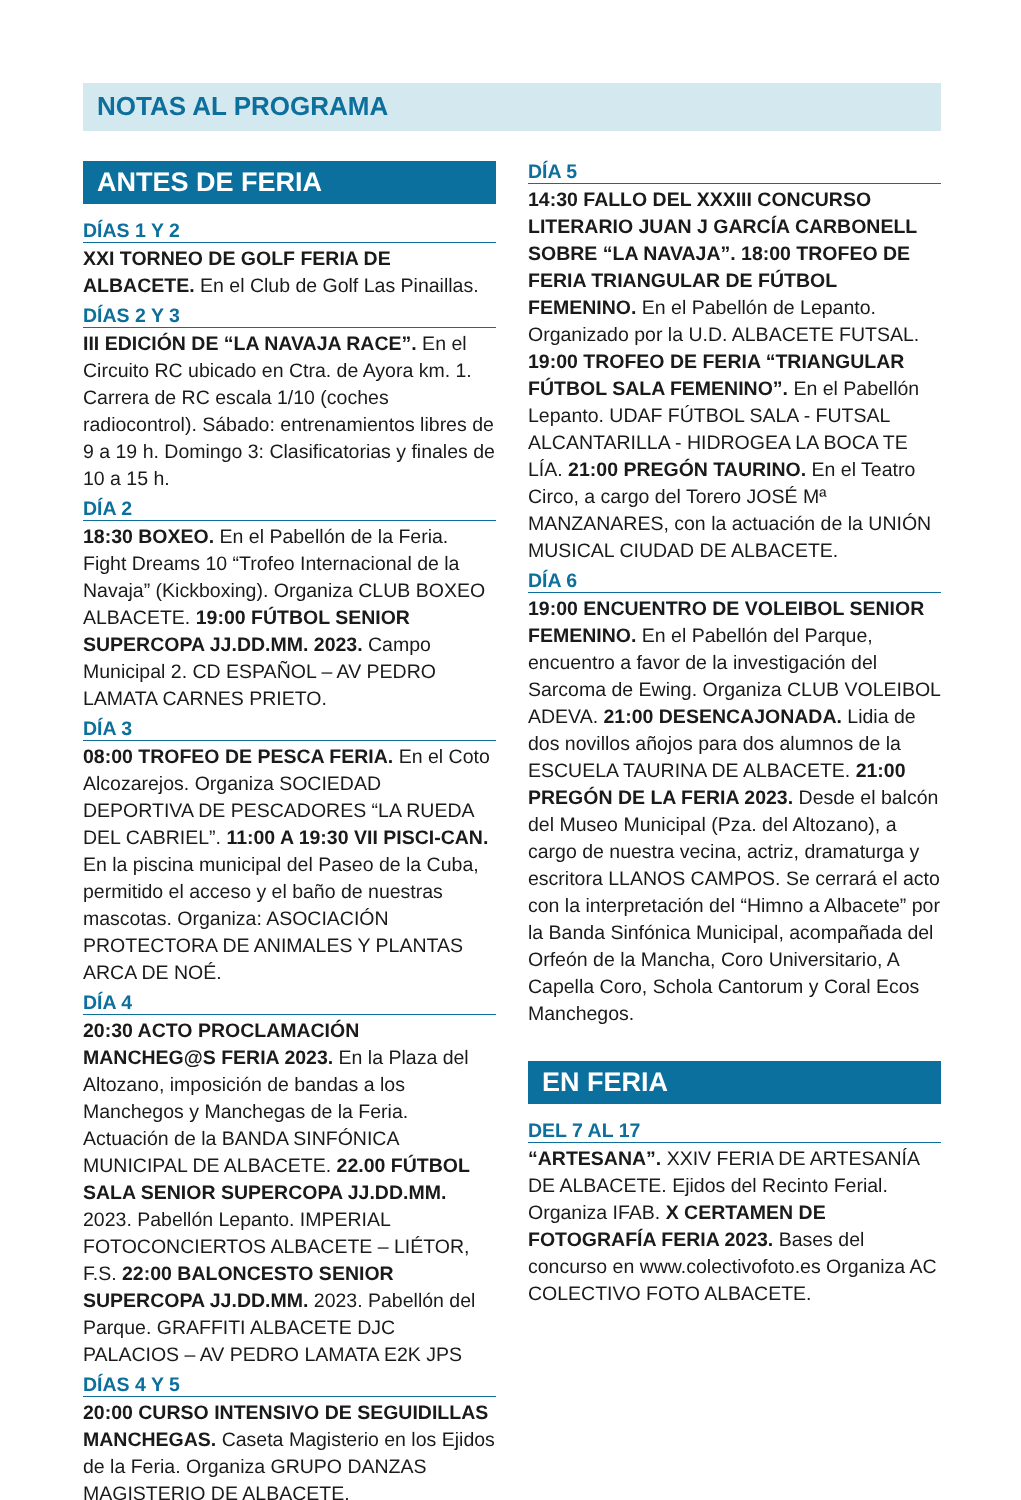NOTAS AL PROGRAMA
ANTES DE FERIA
DÍAS 1 Y 2
XXI TORNEO DE GOLF FERIA DE ALBACETE. En el Club de Golf Las Pinaillas.
DÍAS 2 Y 3
III EDICIÓN DE “LA NAVAJA RACE”. En el Circuito RC ubicado en Ctra. de Ayora km. 1. Carrera de RC escala 1/10 (coches radiocontrol). Sábado: entrenamientos libres de 9 a 19 h. Domingo 3: Clasificatorias y finales de 10 a 15 h.
DÍA 2
18:30 BOXEO. En el Pabellón de la Feria. Fight Dreams 10 “Trofeo Internacional de la Navaja” (Kickboxing). Organiza CLUB BOXEO ALBACETE. 19:00 FÚTBOL SENIOR SUPERCOPA JJ.DD.MM. 2023. Campo Municipal 2. CD ESPAÑOL – AV PEDRO LAMATA CARNES PRIETO.
DÍA 3
08:00 TROFEO DE PESCA FERIA. En el Coto Alcozarejos. Organiza SOCIEDAD DEPORTIVA DE PESCADORES “LA RUEDA DEL CABRIEL”. 11:00 A 19:30 VII PISCI-CAN. En la piscina municipal del Paseo de la Cuba, permitido el acceso y el baño de nuestras mascotas. Organiza: ASOCIACIÓN PROTECTORA DE ANIMALES Y PLANTAS ARCA DE NOÉ.
DÍA 4
20:30 ACTO PROCLAMACIÓN MANCHEG@S FERIA 2023. En la Plaza del Altozano, imposición de bandas a los Manchegos y Manchegas de la Feria. Actuación de la BANDA SINFÓNICA MUNICIPAL DE ALBACETE. 22.00 FÚTBOL SALA SENIOR SUPERCOPA JJ.DD.MM. 2023. Pabellón Lepanto. IMPERIAL FOTOCONCIERTOS ALBACETE – LIÉTOR, F.S. 22:00 BALONCESTO SENIOR SUPERCOPA JJ.DD.MM. 2023. Pabellón del Parque. GRAFFITI ALBACETE DJC PALACIOS – AV PEDRO LAMATA E2K JPS
DÍAS 4 Y 5
20:00 CURSO INTENSIVO DE SEGUIDILLAS MANCHEGAS. Caseta Magisterio en los Ejidos de la Feria. Organiza GRUPO DANZAS MAGISTERIO DE ALBACETE.
DÍA 5
14:30 FALLO DEL XXXIII CONCURSO LITERARIO JUAN J GARCÍA CARBONELL SOBRE “LA NAVAJA”. 18:00 TROFEO DE FERIA TRIANGULAR DE FÚTBOL FEMENINO. En el Pabellón de Lepanto. Organizado por la U.D. ALBACETE FUTSAL. 19:00 TROFEO DE FERIA “TRIANGULAR FÚTBOL SALA FEMENINO”. En el Pabellón Lepanto. UDAF FÚTBOL SALA - FUTSAL ALCANTARILLA - HIDROGEA LA BOCA TE LÍA. 21:00 PREGÓN TAURINO. En el Teatro Circo, a cargo del Torero JOSÉ Mª MANZANARES, con la actuación de la UNIÓN MUSICAL CIUDAD DE ALBACETE.
DÍA 6
19:00 ENCUENTRO DE VOLEIBOL SENIOR FEMENINO. En el Pabellón del Parque, encuentro a favor de la investigación del Sarcoma de Ewing. Organiza CLUB VOLEIBOL ADEVA. 21:00 DESENCAJONADA. Lidia de dos novillos añojos para dos alumnos de la ESCUELA TAURINA DE ALBACETE. 21:00 PREGÓN DE LA FERIA 2023. Desde el balcón del Museo Municipal (Pza. del Altozano), a cargo de nuestra vecina, actriz, dramaturga y escritora LLANOS CAMPOS. Se cerrará el acto con la interpretación del “Himno a Albacete” por la Banda Sinfónica Municipal, acompañada del Orfeón de la Mancha, Coro Universitario, A Capella Coro, Schola Cantorum y Coral Ecos Manchegos.
EN FERIA
DEL 7 AL 17
“ARTESANA”. XXIV FERIA DE ARTESANÍA DE ALBACETE. Ejidos del Recinto Ferial. Organiza IFAB. X CERTAMEN DE FOTOGRAFÍA FERIA 2023. Bases del concurso en www.colectivofoto.es Organiza AC COLECTIVO FOTO ALBACETE.